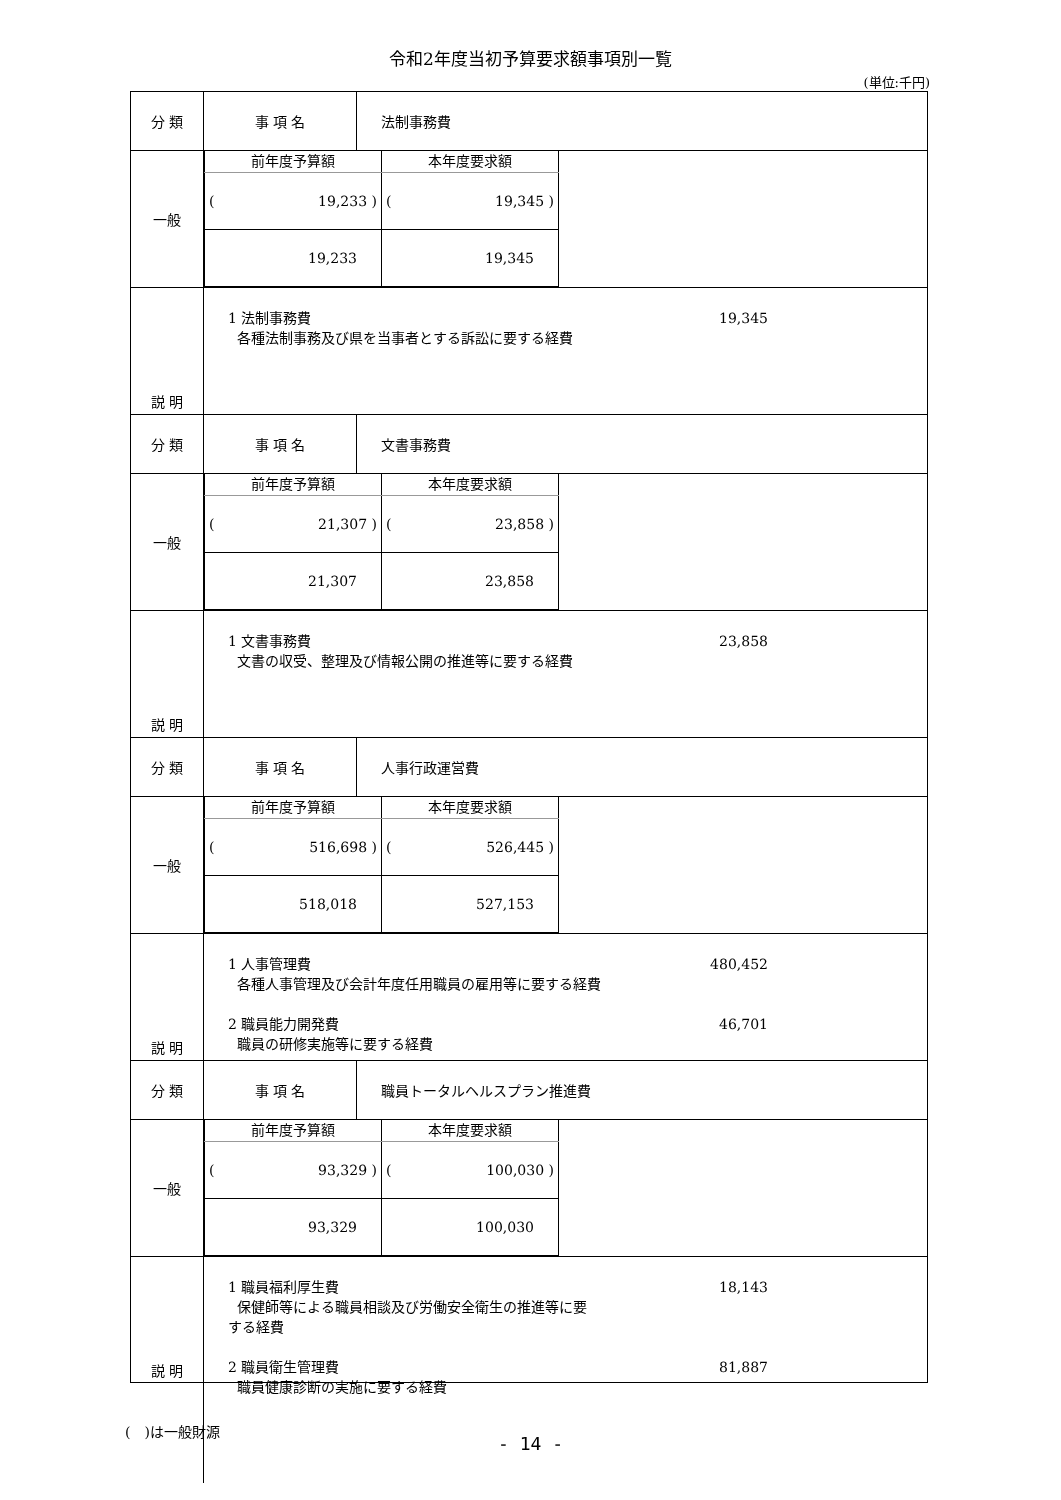令和2年度当初予算要求額事項別一覧
(単位:千円)
| 分 類 | 事 項 名 | 法制事務費 |
| 一般 | / 前年度予算額 / 本年度要求額 / / --- / --- / / ( 19,233 ) / ( 19,345 ) / / 19,233 / 19,345 / | |
| 説 明 | 1 法制事務費 19,345 各種法制事務及び県を当事者とする訴訟に要する経費 | |
| 分 類 | 事 項 名 | 文書事務費 |
| 一般 | / 前年度予算額 / 本年度要求額 / / --- / --- / / ( 21,307 ) / ( 23,858 ) / / 21,307 / 23,858 / | |
| 説 明 | 1 文書事務費 23,858 文書の収受、整理及び情報公開の推進等に要する経費 | |
| 分 類 | 事 項 名 | 人事行政運営費 |
| 一般 | / 前年度予算額 / 本年度要求額 / / --- / --- / / ( 516,698 ) / ( 526,445 ) / / 518,018 / 527,153 / | |
| 説 明 | 1 人事管理費 480,452 各種人事管理及び会計年度任用職員の雇用等に要する経費 2 職員能力開発費 46,701 職員の研修実施等に要する経費 | |
| 分 類 | 事 項 名 | 職員トータルヘルスプラン推進費 |
| 一般 | / 前年度予算額 / 本年度要求額 / / --- / --- / / ( 93,329 ) / ( 100,030 ) / / 93,329 / 100,030 / | |
| 説 明 | 1 職員福利厚生費 18,143 保健師等による職員相談及び労働安全衛生の推進等に要 する経費 2 職員衛生管理費 81,887 職員健康診断の実施に要する経費 | |
(　)は一般財源
- 14 -